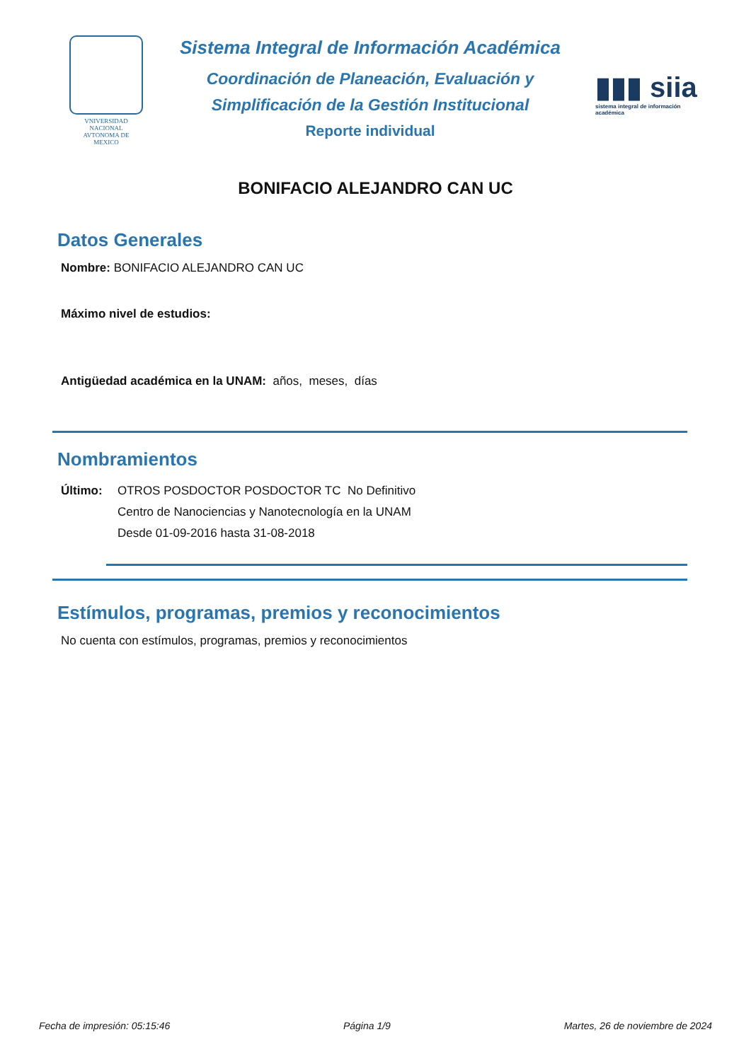VNIVERSIDAD NACIONAL
AVTONOMA DE
MEXICO
Sistema Integral de Información Académica
Coordinación de Planeación, Evaluación y
Simplificación de la Gestión Institucional
Reporte individual
▮▮▮ siia
sistema integral de información académica
BONIFACIO ALEJANDRO CAN UC
Datos Generales
Nombre: BONIFACIO ALEJANDRO CAN UC
Máximo nivel de estudios:
Antigüedad académica en la UNAM: años, meses, días
Nombramientos
Último: OTROS POSDOCTOR POSDOCTOR TC No Definitivo
Centro de Nanociencias y Nanotecnología en la UNAM
Desde 01-09-2016 hasta 31-08-2018
Estímulos, programas, premios y reconocimientos
No cuenta con estímulos, programas, premios y reconocimientos
Fecha de impresión: 05:15:46 Página 1/9 Martes, 26 de noviembre de 2024